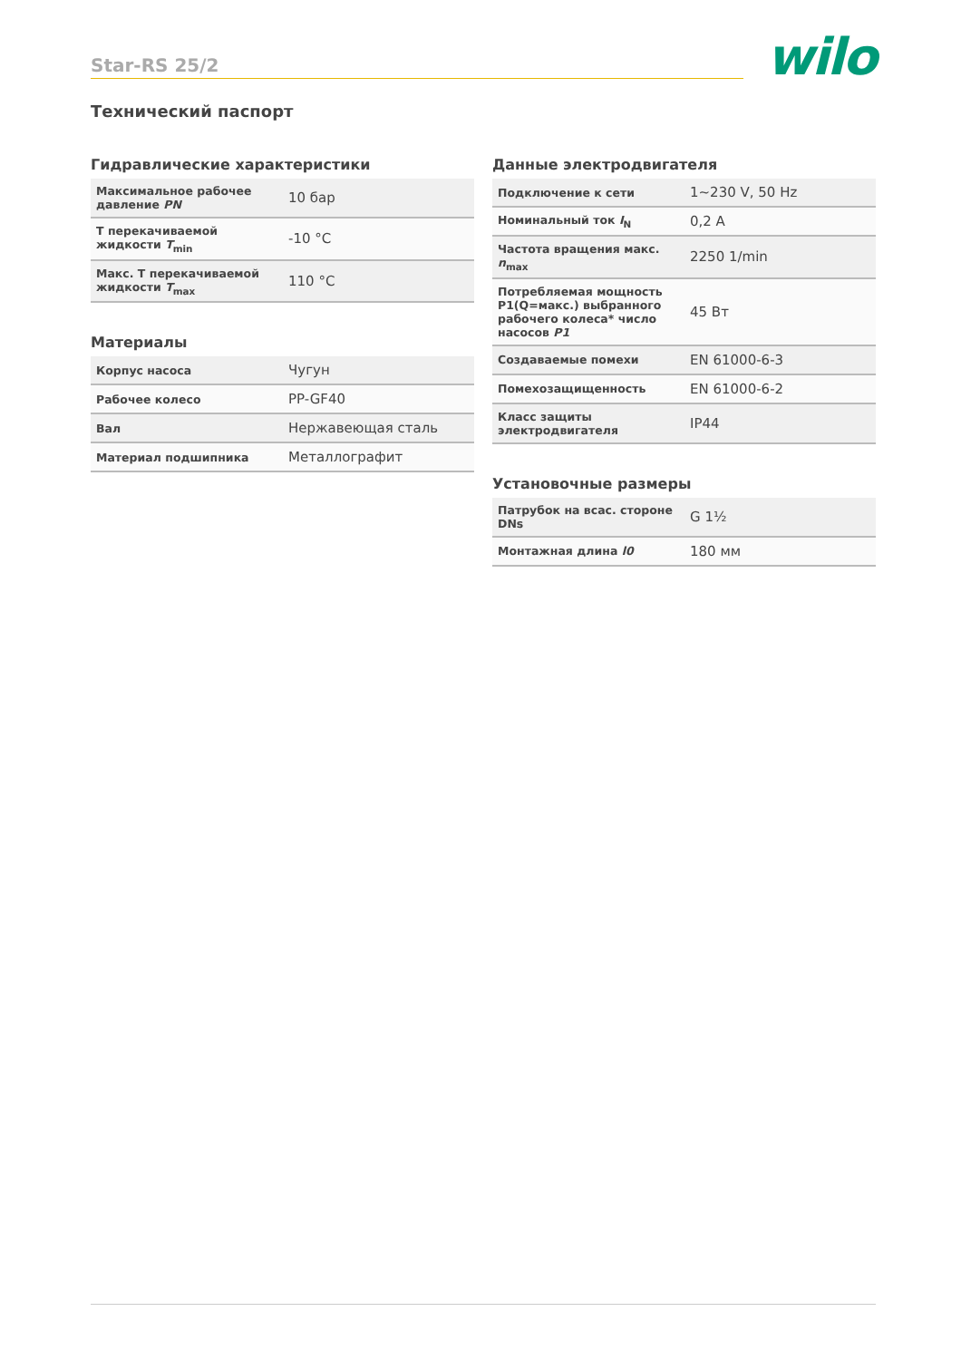Star-RS 25/2 wilo
Технический паспорт
Гидравлические характеристики
| Максимальное рабочее давление PN | 10 бар |
| T перекачиваемой жидкости T<sub>min</sub> | -10 °C |
| Макс. T перекачиваемой жидкости T<sub>max</sub> | 110 °C |
Материалы
| Корпус насоса | Чугун |
| Рабочее колесо | PP-GF40 |
| Вал | Нержавеющая сталь |
| Материал подшипника | Металлографит |
Данные электродвигателя
| Подключение к сети | 1~230 V, 50 Hz |
| Номинальный ток I<sub>N</sub> | 0,2 A |
| Частота вращения макс. n<sub>max</sub> | 2250 1/min |
| Потребляемая мощность P1(Q=макс.) выбранного рабочего колеса* число насосов P1 | 45 Вт |
| Создаваемые помехи | EN 61000-6-3 |
| Помехозащищенность | EN 61000-6-2 |
| Класс защиты электродвигателя | IP44 |
Установочные размеры
| Патрубок на всас. стороне DNs | G 1½ |
| Монтажная длина l0 | 180 мм |